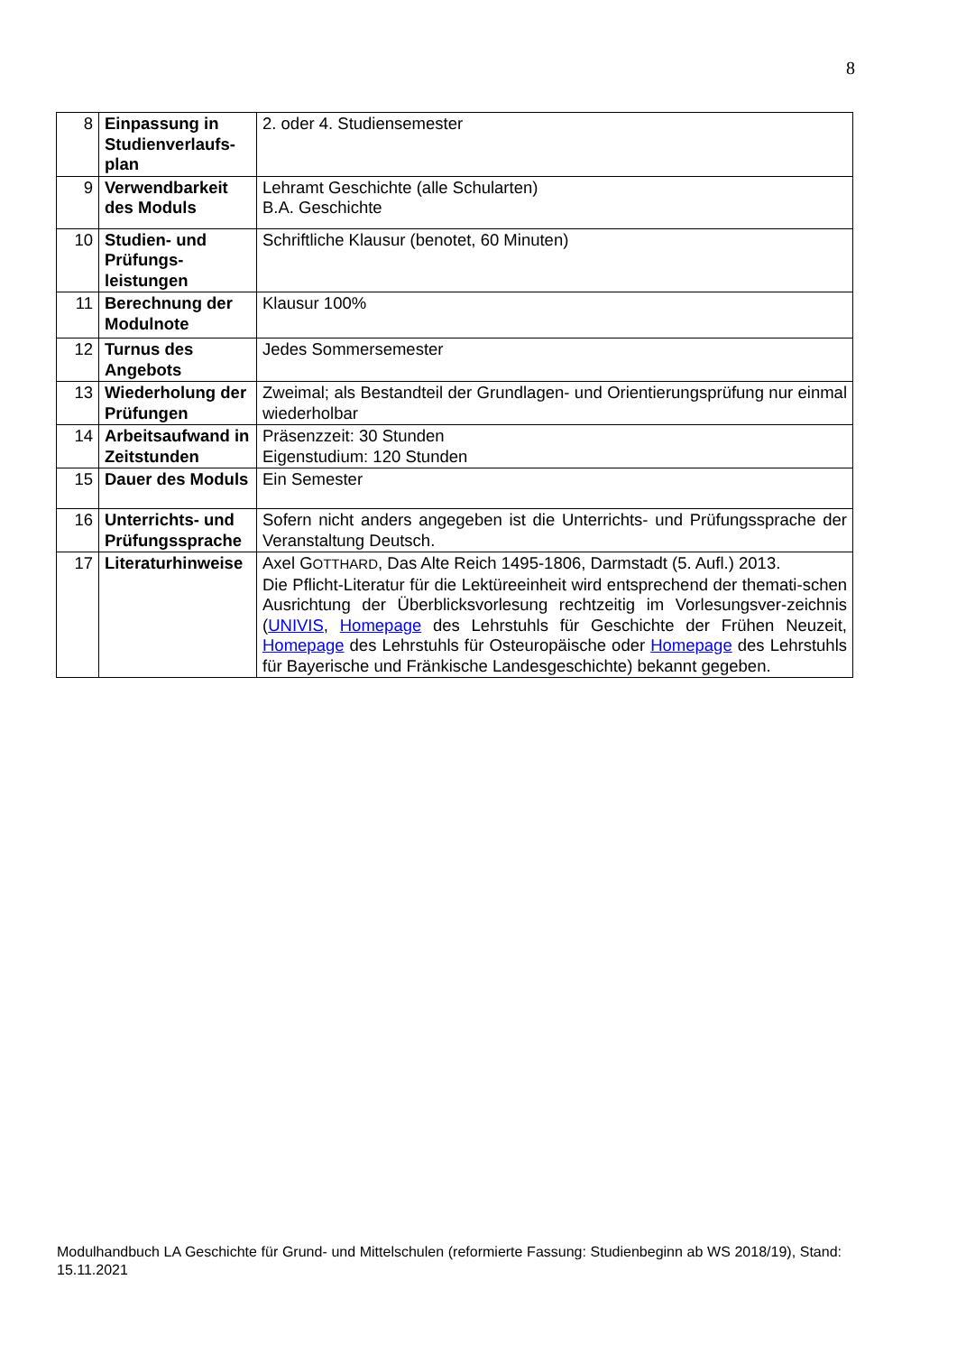8
| 8 | Einpassung in Studienverlaufs-plan | 2. oder 4. Studiensemester |
| 9 | Verwendbarkeit des Moduls | Lehramt Geschichte (alle Schularten) B.A. Geschichte |
| 10 | Studien- und Prüfungs-leistungen | Schriftliche Klausur (benotet, 60 Minuten) |
| 11 | Berechnung der Modulnote | Klausur 100% |
| 12 | Turnus des Angebots | Jedes Sommersemester |
| 13 | Wiederholung der Prüfungen | Zweimal; als Bestandteil der Grundlagen- und Orientierungsprüfung nur einmal wiederholbar |
| 14 | Arbeitsaufwand in Zeitstunden | Präsenzzeit: 30 Stunden Eigenstudium: 120 Stunden |
| 15 | Dauer des Moduls | Ein Semester |
| 16 | Unterrichts- und Prüfungssprache | Sofern nicht anders angegeben ist die Unterrichts- und Prüfungssprache der Veranstaltung Deutsch. |
| 17 | Literaturhinweise | Axel G OTTHARD , Das Alte Reich 1495-1806, Darmstadt (5. Aufl.) 2013. Die Pflicht-Literatur für die Lektüreeinheit wird entsprechend der themati-schen Ausrichtung der Überblicksvorlesung rechtzeitig im Vorlesungsver-zeichnis ( UNIVIS , Homepage des Lehrstuhls für Geschichte der Frühen Neuzeit, Homepage des Lehrstuhls für Osteuropäische oder Homepage des Lehrstuhls für Bayerische und Fränkische Landesgeschichte) bekannt gegeben. |
Modulhandbuch LA Geschichte für Grund- und Mittelschulen (reformierte Fassung: Studienbeginn ab WS 2018/19), Stand: 15.11.2021